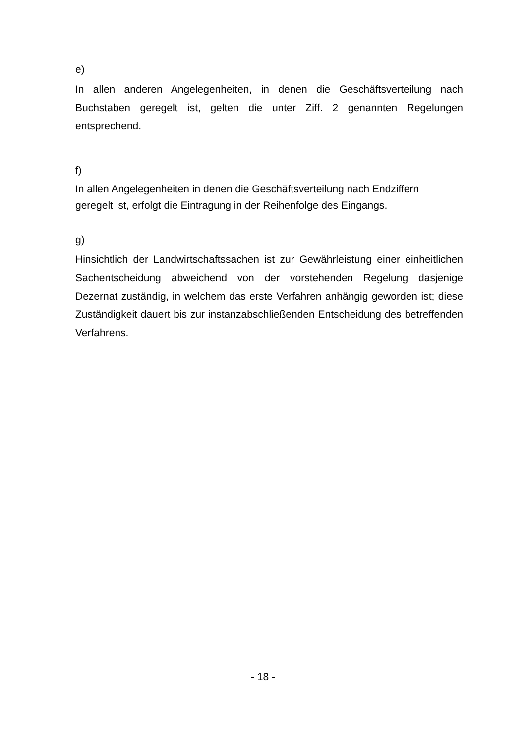e)
In allen anderen Angelegenheiten, in denen die Geschäftsverteilung nach Buchstaben geregelt ist, gelten die unter Ziff. 2 genannten Regelungen entsprechend.
f)
In allen Angelegenheiten in denen die Geschäftsverteilung nach Endziffern
geregelt ist, erfolgt die Eintragung in der Reihenfolge des Eingangs.
g)
Hinsichtlich der Landwirtschaftssachen ist zur Gewährleistung einer einheitlichen Sachentscheidung abweichend von der vorstehenden Regelung dasjenige Dezernat zuständig, in welchem das erste Verfahren anhängig geworden ist; diese Zuständigkeit dauert bis zur instanzabschließenden Entscheidung des betreffenden Verfahrens.
- 18 -